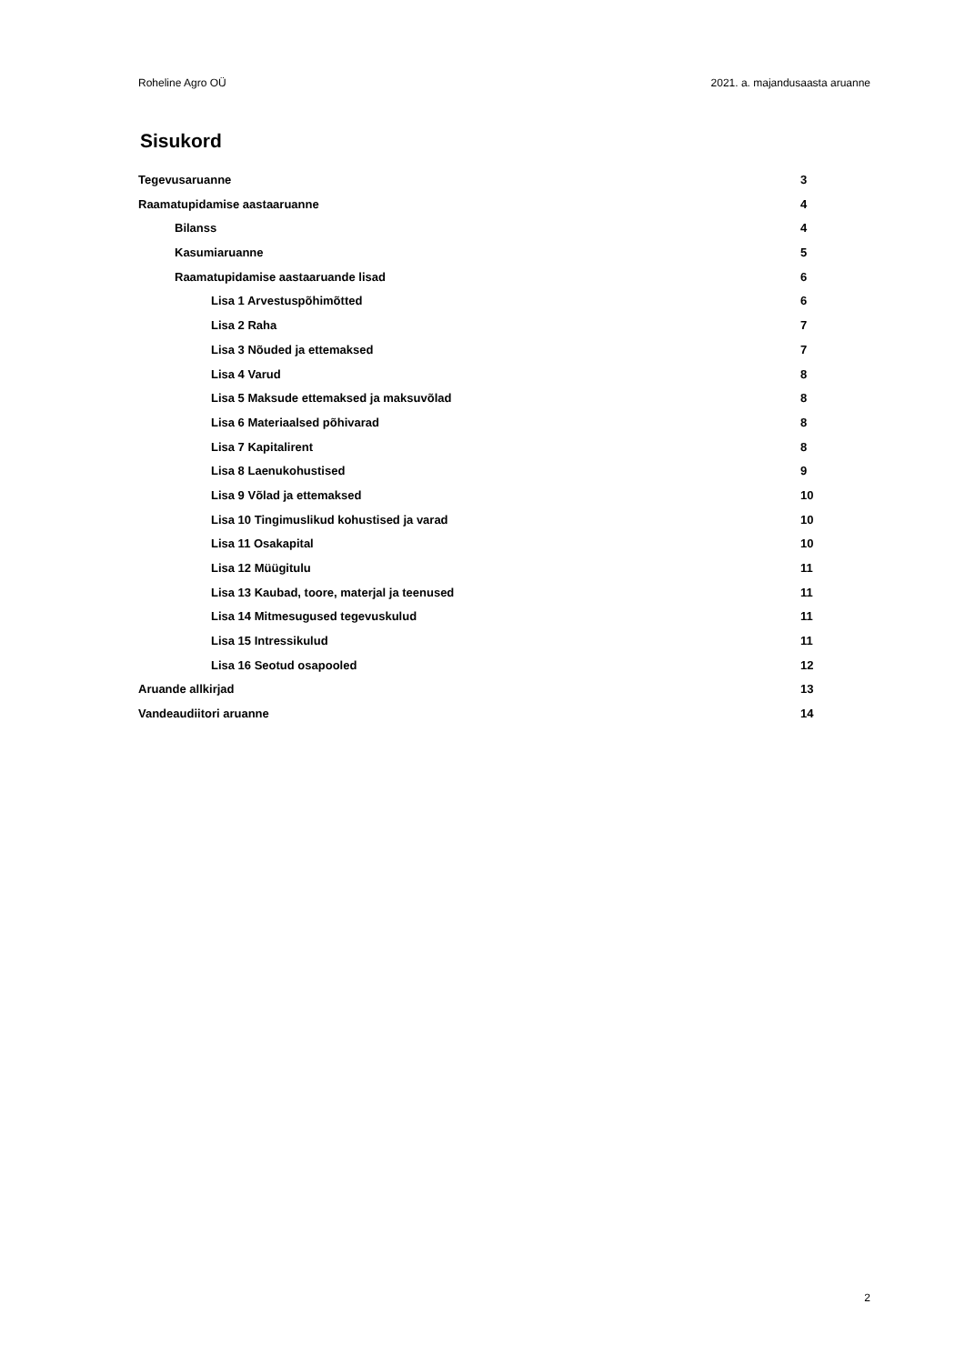Roheline Agro OÜ 2021. a. majandusaasta aruanne
Sisukord
Tegevusaruanne 3
Raamatupidamise aastaaruanne 4
Bilanss 4
Kasumiaruanne 5
Raamatupidamise aastaaruande lisad 6
Lisa 1 Arvestuspõhimõtted 6
Lisa 2 Raha 7
Lisa 3 Nõuded ja ettemaksed 7
Lisa 4 Varud 8
Lisa 5 Maksude ettemaksed ja maksuvõlad 8
Lisa 6 Materiaalsed põhivarad 8
Lisa 7 Kapitalirent 8
Lisa 8 Laenukohustised 9
Lisa 9 Võlad ja ettemaksed 10
Lisa 10 Tingimuslikud kohustised ja varad 10
Lisa 11 Osakapital 10
Lisa 12 Müügitulu 11
Lisa 13 Kaubad, toore, materjal ja teenused 11
Lisa 14 Mitmesugused tegevuskulud 11
Lisa 15 Intressikulud 11
Lisa 16 Seotud osapooled 12
Aruande allkirjad 13
Vandeaudiitori aruanne 14
2